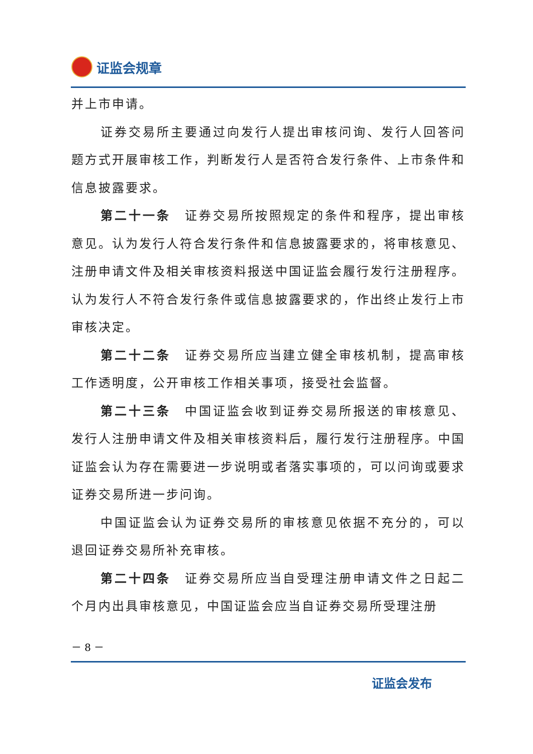证监会规章
并上市申请。
证券交易所主要通过向发行人提出审核问询、发行人回答问题方式开展审核工作，判断发行人是否符合发行条件、上市条件和信息披露要求。
第二十一条　证券交易所按照规定的条件和程序，提出审核意见。认为发行人符合发行条件和信息披露要求的，将审核意见、注册申请文件及相关审核资料报送中国证监会履行发行注册程序。认为发行人不符合发行条件或信息披露要求的，作出终止发行上市审核决定。
第二十二条　证券交易所应当建立健全审核机制，提高审核工作透明度，公开审核工作相关事项，接受社会监督。
第二十三条　中国证监会收到证券交易所报送的审核意见、发行人注册申请文件及相关审核资料后，履行发行注册程序。中国证监会认为存在需要进一步说明或者落实事项的，可以问询或要求证券交易所进一步问询。
中国证监会认为证券交易所的审核意见依据不充分的，可以退回证券交易所补充审核。
第二十四条　证券交易所应当自受理注册申请文件之日起二个月内出具审核意见，中国证监会应当自证券交易所受理注册
－ 8 －
证监会发布